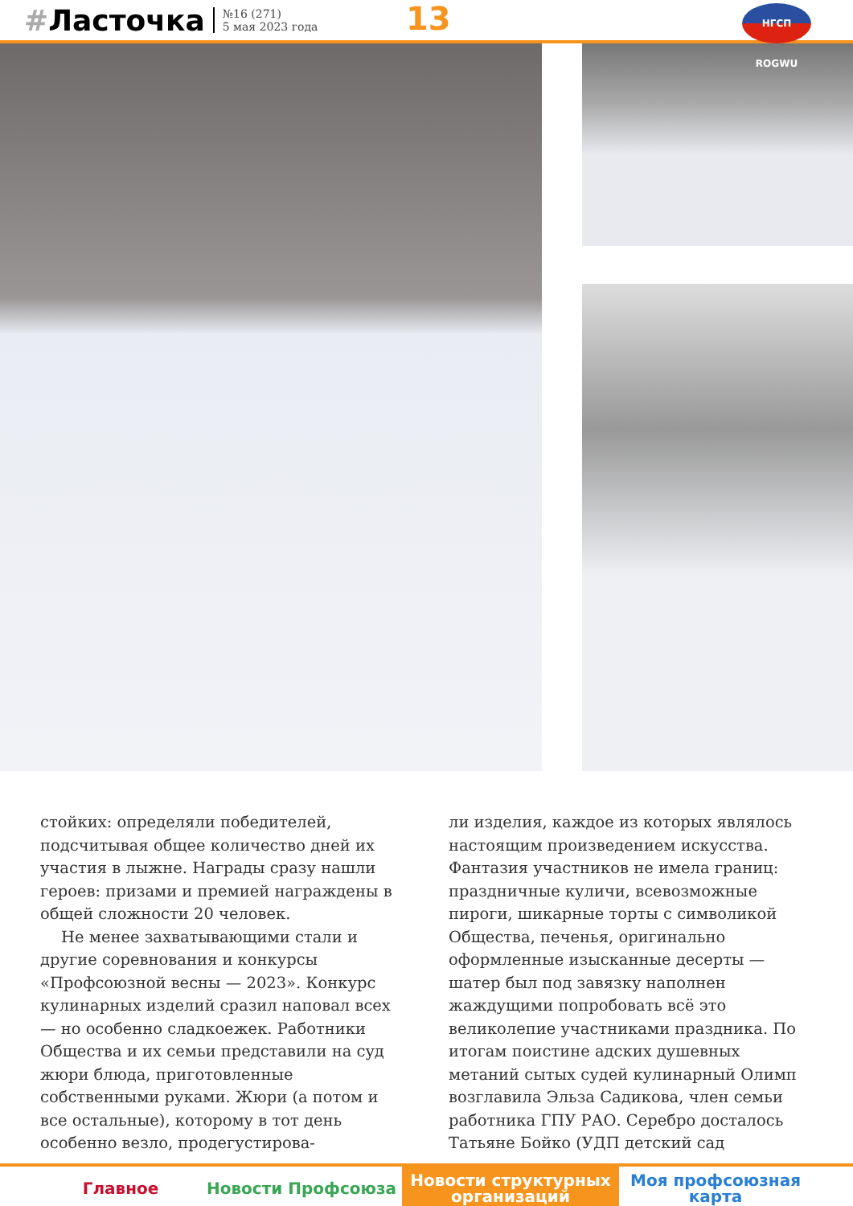#Ласточка
№16 (271)
5 мая 2023 года
13 НГСП ROGWU
стойких: определяли победителей, подсчитывая общее количество дней их участия в лыжне. Награды сразу нашли героев: призами и премией награждены в общей сложности 20 человек.
Не менее захватывающими стали и другие соревнования и конкурсы «Профсоюзной весны — 2023». Конкурс кулинарных изделий сразил наповал всех — но особенно сладкоежек. Работники Общества и их семьи представили на суд жюри блюда, приготовленные собственными руками. Жюри (а потом и все остальные), которому в тот день особенно везло, продегустирова-
ли изделия, каждое из которых являлось настоящим произведением искусства. Фантазия участников не имела границ: праздничные куличи, всевозможные пироги, шикарные торты с символикой Общества, печенья, оригинально оформленные изысканные десерты — шатер был под завязку наполнен жаждущими попробовать всё это великолепие участниками праздника. По итогам поистине адских душевных метаний сытых судей кулинарный Олимп возглавила Эльза Садикова, член семьи работника ГПУ РАО. Серебро досталось Татьяне Бойко (УДП детский сад
Главное Новости Профсоюза
Новости структурных
организаций
Моя профсоюзная
карта